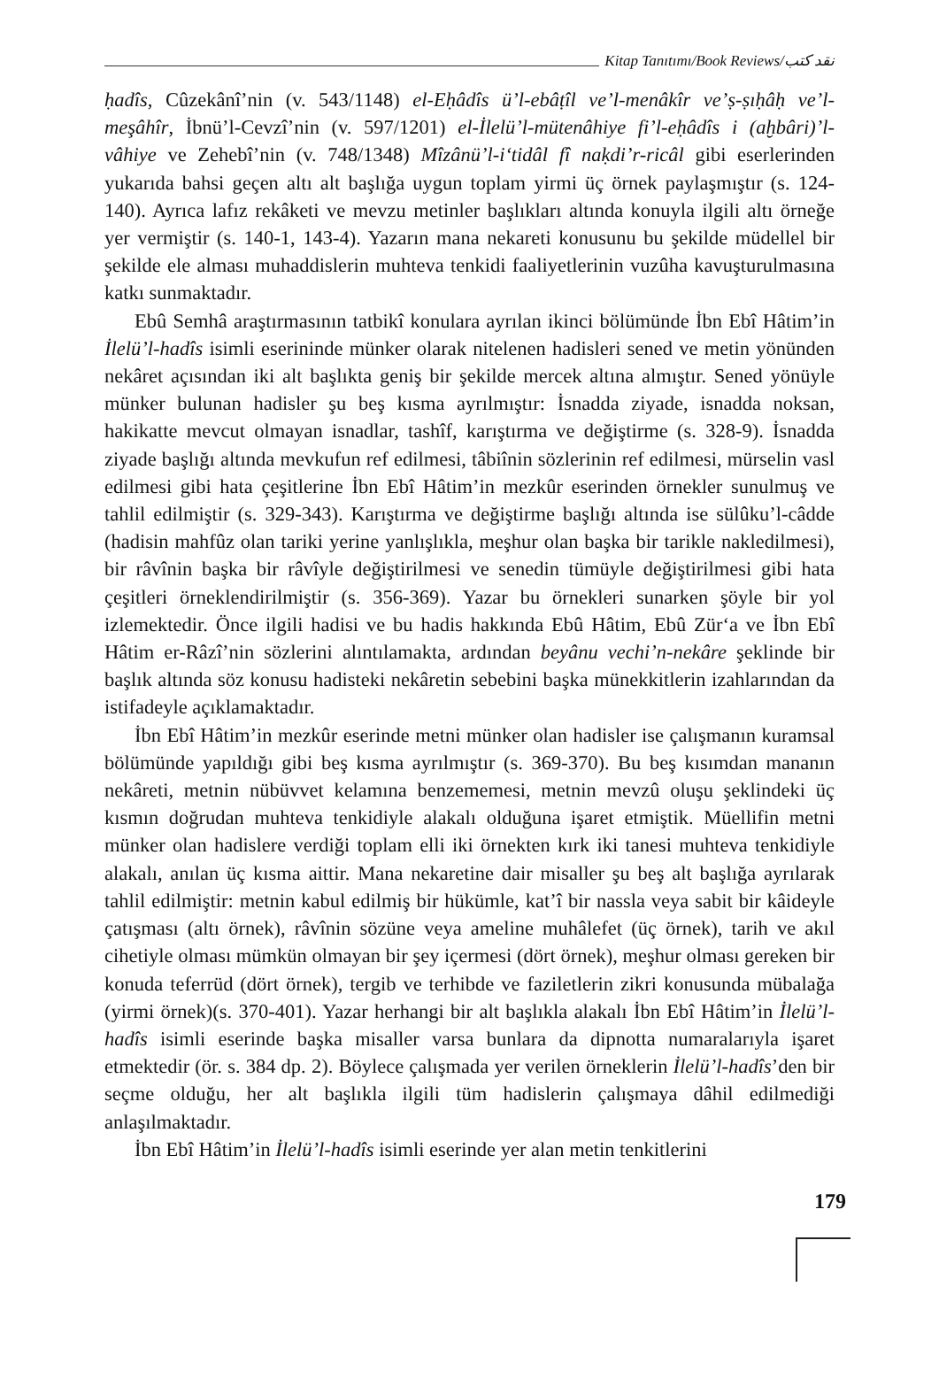Kitap Tanıtımı/Book Reviews/نقد كتب
ḥadîs, Cûzekânî’nin (v. 543/1148) el-Eḥâdîs ü’l-ebâṭîl ve’l-menâkîr ve’ṣ-ṣıḥâḥ ve’l-meşâhîr, İbnü’l-Cevzî’nin (v. 597/1201) el-İlelü’l-mütenâhiye fi’l-eḥâdîs i (aḫbâri)’l-vâhiye ve Zehebî’nin (v. 748/1348) Mîzânü’l-i‘tidâl fî naḳdi’r-ricâl gibi eserlerinden yukarıda bahsi geçen altı alt başlığa uygun toplam yirmi üç örnek paylaşmıştır (s. 124-140). Ayrıca lafız rekâketi ve mevzu metinler başlıkları altında konuyla ilgili altı örneğe yer vermiştir (s. 140-1, 143-4). Yazarın mana nekareti konusunu bu şekilde müdellel bir şekilde ele alması muhaddislerin muhteva tenkidi faaliyetlerinin vuzûha kavuşturulmasına katkı sunmaktadır.
Ebû Semhâ araştırmasının tatbikî konulara ayrılan ikinci bölümünde İbn Ebî Hâtim’in İlelü’l-hadîs isimli eserininde münker olarak nitelenen hadisleri sened ve metin yönünden nekâret açısından iki alt başlıkta geniş bir şekilde mercek altına almıştır. Sened yönüyle münker bulunan hadisler şu beş kısma ayrılmıştır: İsnadda ziyade, isnadda noksan, hakikatte mevcut olmayan isnadlar, tashîf, karıştırma ve değiştirme (s. 328-9). İsnadda ziyade başlığı altında mevkufun ref edilmesi, tâbiînin sözlerinin ref edilmesi, mürselin vasl edilmesi gibi hata çeşitlerine İbn Ebî Hâtim’in mezkûr eserinden örnekler sunulmuş ve tahlil edilmiştir (s. 329-343). Karıştırma ve değiştirme başlığı altında ise sülûku’l-câdde (hadisin mahfûz olan tariki yerine yanlışlıkla, meşhur olan başka bir tarikle nakledilmesi), bir râvînin başka bir râvîyle değiştirilmesi ve senedin tümüyle değiştirilmesi gibi hata çeşitleri örneklendirilmiştir (s. 356-369). Yazar bu örnekleri sunarken şöyle bir yol izlemektedir. Önce ilgili hadisi ve bu hadis hakkında Ebû Hâtim, Ebû Zür‘a ve İbn Ebî Hâtim er-Râzî’nin sözlerini alıntılamakta, ardından beyânu vechi’n-nekâre şeklinde bir başlık altında söz konusu hadisteki nekâretin sebebini başka münekkitlerin izahlarından da istifadeyle açıklamaktadır.
İbn Ebî Hâtim’in mezkûr eserinde metni münker olan hadisler ise çalışmanın kuramsal bölümünde yapıldığı gibi beş kısma ayrılmıştır (s. 369-370). Bu beş kısımdan mananın nekâreti, metnin nübüvvet kelamına benzememesi, metnin mevzû oluşu şeklindeki üç kısmın doğrudan muhteva tenkidiyle alakalı olduğuna işaret etmiştik. Müellifin metni münker olan hadislere verdiği toplam elli iki örnekten kırk iki tanesi muhteva tenkidiyle alakalı, anılan üç kısma aittir. Mana nekaretine dair misaller şu beş alt başlığa ayrılarak tahlil edilmiştir: metnin kabul edilmiş bir hükümle, kat’î bir nassla veya sabit bir kâideyle çatışması (altı örnek), râvînin sözüne veya ameline muhâlefet (üç örnek), tarih ve akıl cihetiyle olması mümkün olmayan bir şey içermesi (dört örnek), meşhur olması gereken bir konuda teferrüd (dört örnek), tergib ve terhibde ve faziletlerin zikri konusunda mübalağa (yirmi örnek)(s. 370-401). Yazar herhangi bir alt başlıkla alakalı İbn Ebî Hâtim’in İlelü’l-hadîs isimli eserinde başka misaller varsa bunlara da dipnotta numaralarıyla işaret etmektedir (ör. s. 384 dp. 2). Böylece çalışmada yer verilen örneklerin İlelü’l-hadîs’den bir seçme olduğu, her alt başlıkla ilgili tüm hadislerin çalışmaya dâhil edilmediği anlaşılmaktadır.
İbn Ebî Hâtim’in İlelü’l-hadîs isimli eserinde yer alan metin tenkitlerini
179